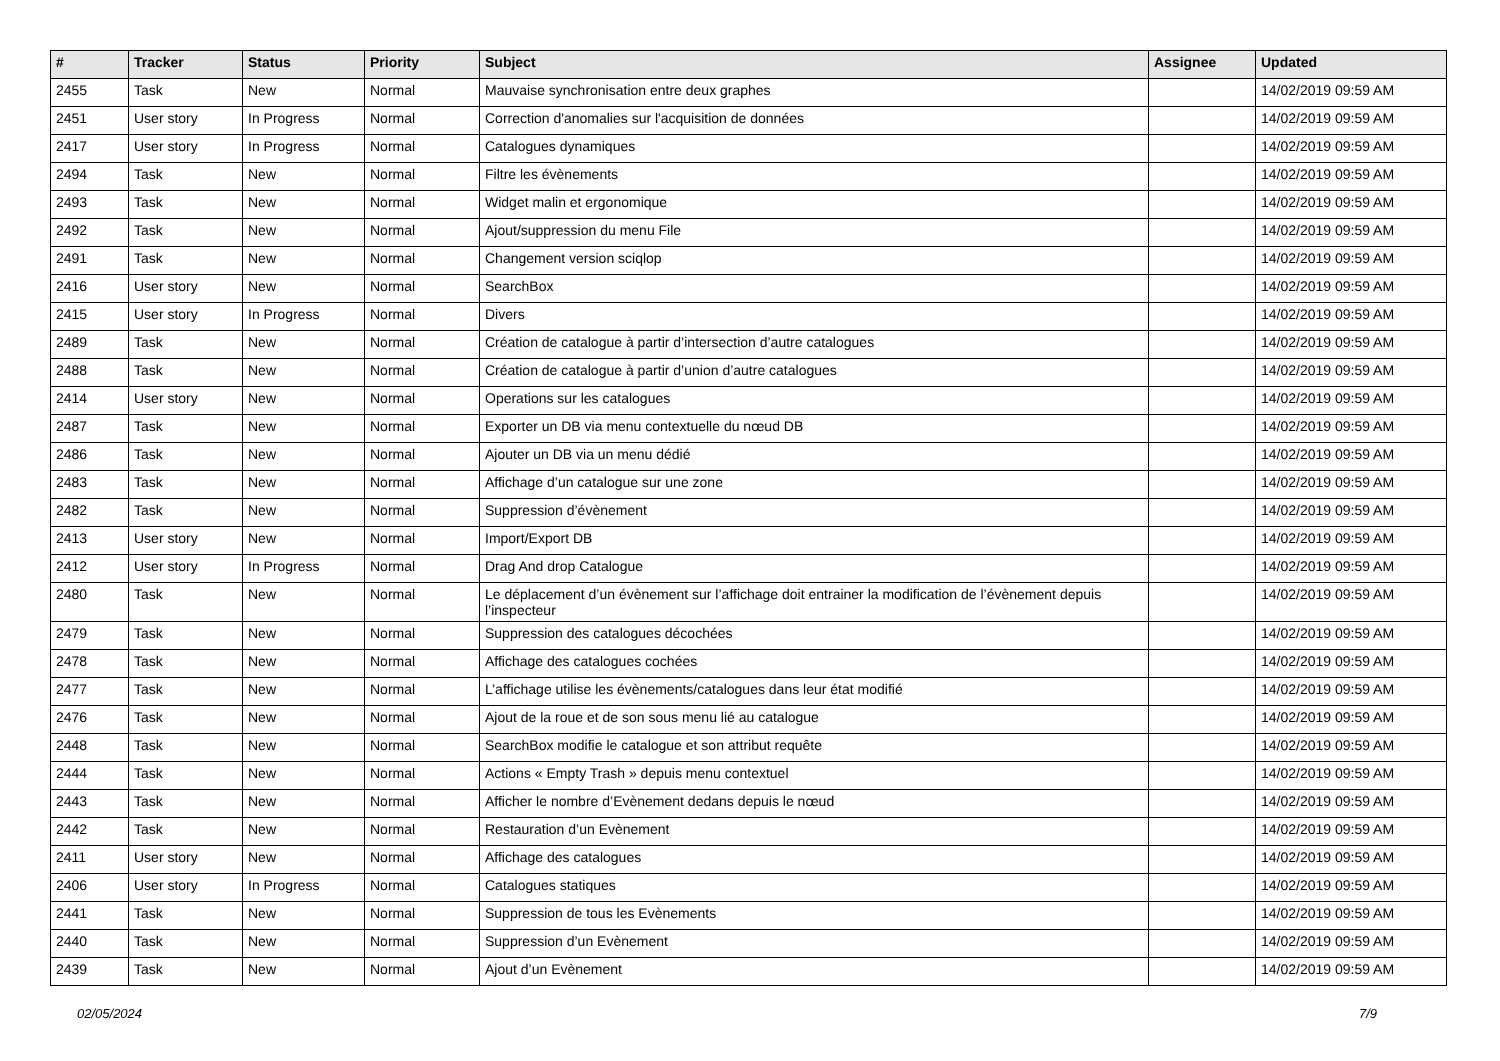| # | Tracker | Status | Priority | Subject | Assignee | Updated |
| --- | --- | --- | --- | --- | --- | --- |
| 2455 | Task | New | Normal | Mauvaise synchronisation entre deux graphes | | 14/02/2019 09:59 AM |
| 2451 | User story | In Progress | Normal | Correction d'anomalies sur l'acquisition de données | | 14/02/2019 09:59 AM |
| 2417 | User story | In Progress | Normal | Catalogues dynamiques | | 14/02/2019 09:59 AM |
| 2494 | Task | New | Normal | Filtre les évènements | | 14/02/2019 09:59 AM |
| 2493 | Task | New | Normal | Widget malin et ergonomique | | 14/02/2019 09:59 AM |
| 2492 | Task | New | Normal | Ajout/suppression du menu File | | 14/02/2019 09:59 AM |
| 2491 | Task | New | Normal | Changement version sciqlop | | 14/02/2019 09:59 AM |
| 2416 | User story | New | Normal | SearchBox | | 14/02/2019 09:59 AM |
| 2415 | User story | In Progress | Normal | Divers | | 14/02/2019 09:59 AM |
| 2489 | Task | New | Normal | Création de catalogue à partir d’intersection d’autre catalogues | | 14/02/2019 09:59 AM |
| 2488 | Task | New | Normal | Création de catalogue à partir d’union d’autre catalogues | | 14/02/2019 09:59 AM |
| 2414 | User story | New | Normal | Operations sur les catalogues | | 14/02/2019 09:59 AM |
| 2487 | Task | New | Normal | Exporter un DB via menu contextuelle du nœud DB | | 14/02/2019 09:59 AM |
| 2486 | Task | New | Normal | Ajouter un DB via un menu dédié | | 14/02/2019 09:59 AM |
| 2483 | Task | New | Normal | Affichage d’un catalogue sur une zone | | 14/02/2019 09:59 AM |
| 2482 | Task | New | Normal | Suppression d’évènement | | 14/02/2019 09:59 AM |
| 2413 | User story | New | Normal | Import/Export DB | | 14/02/2019 09:59 AM |
| 2412 | User story | In Progress | Normal | Drag And drop Catalogue | | 14/02/2019 09:59 AM |
| 2480 | Task | New | Normal | Le déplacement d’un évènement sur l’affichage doit entrainer la modification de l’évènement depuis l’inspecteur | | 14/02/2019 09:59 AM |
| 2479 | Task | New | Normal | Suppression des catalogues décochées | | 14/02/2019 09:59 AM |
| 2478 | Task | New | Normal | Affichage des catalogues cochées | | 14/02/2019 09:59 AM |
| 2477 | Task | New | Normal | L’affichage utilise les évènements/catalogues dans leur état modifié | | 14/02/2019 09:59 AM |
| 2476 | Task | New | Normal | Ajout de la roue et de son sous menu lié au catalogue | | 14/02/2019 09:59 AM |
| 2448 | Task | New | Normal | SearchBox modifie le catalogue et son attribut requête | | 14/02/2019 09:59 AM |
| 2444 | Task | New | Normal | Actions « Empty Trash » depuis menu contextuel | | 14/02/2019 09:59 AM |
| 2443 | Task | New | Normal | Afficher le nombre d’Evènement dedans depuis le nœud | | 14/02/2019 09:59 AM |
| 2442 | Task | New | Normal | Restauration d’un Evènement | | 14/02/2019 09:59 AM |
| 2411 | User story | New | Normal | Affichage des catalogues | | 14/02/2019 09:59 AM |
| 2406 | User story | In Progress | Normal | Catalogues statiques | | 14/02/2019 09:59 AM |
| 2441 | Task | New | Normal | Suppression de tous les Evènements | | 14/02/2019 09:59 AM |
| 2440 | Task | New | Normal | Suppression d’un Evènement | | 14/02/2019 09:59 AM |
| 2439 | Task | New | Normal | Ajout d’un Evènement | | 14/02/2019 09:59 AM |
02/05/2024 7/9